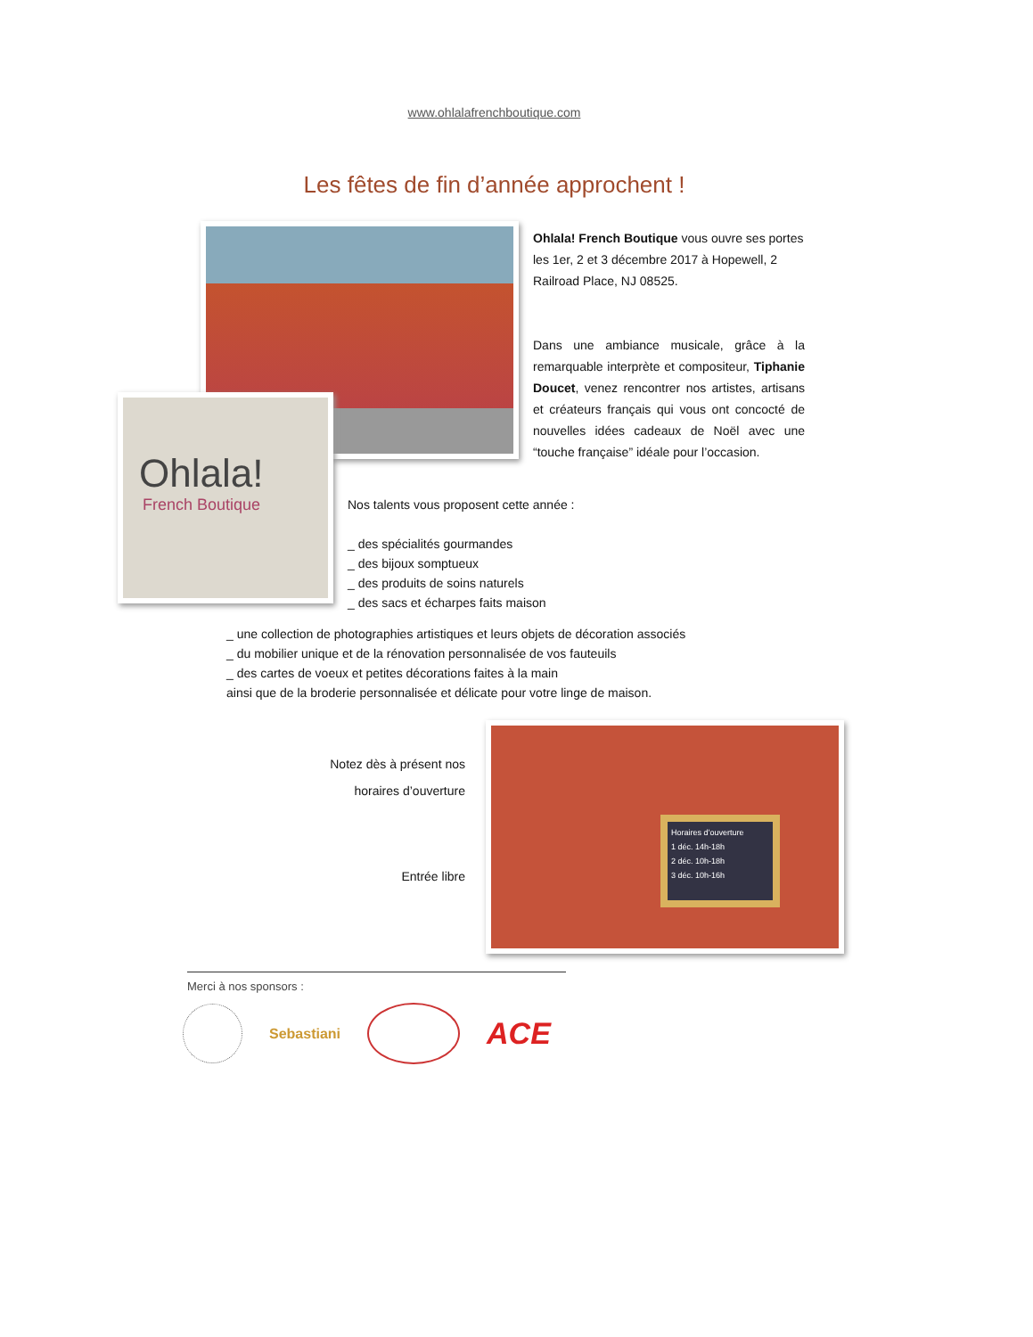www.ohlalafrenchboutique.com
Les fêtes de fin d’année approchent !
Ohlala!
French Boutique
Ohlala! French Boutique vous ouvre ses portes les 1er, 2 et 3 décembre 2017 à Hopewell, 2 Railroad Place, NJ 08525.
Dans une ambiance musicale, grâce à la remarquable interprète et compositeur, Tiphanie Doucet, venez rencontrer nos artistes, artisans et créateurs français qui vous ont concocté de nouvelles idées cadeaux de Noël avec une “touche française” idéale pour l’occasion.
Nos talents vous proposent cette année :
_ des spécialités gourmandes
_ des bijoux somptueux
_ des produits de soins naturels
_ des sacs et écharpes faits maison
_ une collection de photographies artistiques et leurs objets de décoration associés
_ du mobilier unique et de la rénovation personnalisée de vos fauteuils
_ des cartes de voeux et petites décorations faites à la main
ainsi que de la broderie personnalisée et délicate pour votre linge de maison.
Notez dès à présent nos
horaires d’ouverture
Entrée libre
Horaires d’ouverture
1 déc. 14h-18h
2 déc. 10h-18h
3 déc. 10h-16h
Merci à nos sponsors :
Sebastiani
ACE